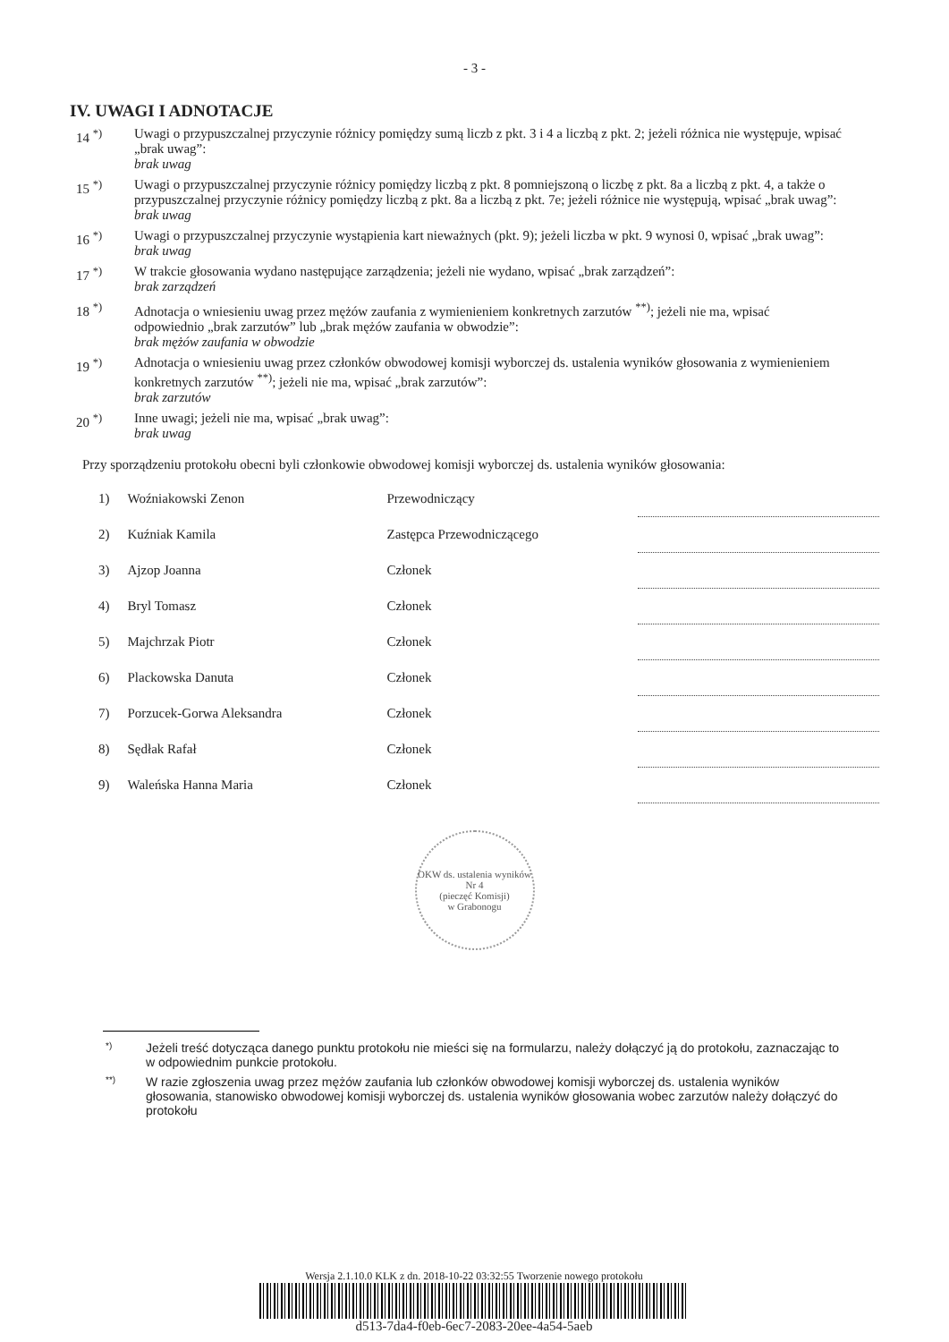- 3 -
IV. UWAGI I ADNOTACJE
14 <sup>*)</sup> Uwagi o przypuszczalnej przyczynie różnicy pomiędzy sumą liczb z pkt. 3 i 4 a liczbą z pkt. 2; jeżeli różnica nie występuje, wpisać „brak uwag”:
brak uwag
15 <sup>*)</sup> Uwagi o przypuszczalnej przyczynie różnicy pomiędzy liczbą z pkt. 8 pomniejszoną o liczbę z pkt. 8a a liczbą z pkt. 4, a także o przypuszczalnej przyczynie różnicy pomiędzy liczbą z pkt. 8a a liczbą z pkt. 7e; jeżeli różnice nie występują, wpisać „brak uwag”:
brak uwag
16 <sup>*)</sup> Uwagi o przypuszczalnej przyczynie wystąpienia kart nieważnych (pkt. 9); jeżeli liczba w pkt. 9 wynosi 0, wpisać „brak uwag”:
brak uwag
17 <sup>*)</sup> W trakcie głosowania wydano następujące zarządzenia; jeżeli nie wydano, wpisać „brak zarządzeń”:
brak zarządzeń
18 <sup>*)</sup> Adnotacja o wniesieniu uwag przez mężów zaufania z wymienieniem konkretnych zarzutów <sup>**)</sup>; jeżeli nie ma, wpisać odpowiednio „brak zarzutów” lub „brak mężów zaufania w obwodzie”:
brak mężów zaufania w obwodzie
19 <sup>*)</sup> Adnotacja o wniesieniu uwag przez członków obwodowej komisji wyborczej ds. ustalenia wyników głosowania z wymienieniem konkretnych zarzutów <sup>**)</sup>; jeżeli nie ma, wpisać „brak zarzutów”:
brak zarzutów
20 <sup>*)</sup> Inne uwagi; jeżeli nie ma, wpisać „brak uwag”:
brak uwag
Przy sporządzeniu protokołu obecni byli członkowie obwodowej komisji wyborczej ds. ustalenia wyników głosowania:
| 1) | Woźniakowski Zenon | Przewodniczący | |
| 2) | Kuźniak Kamila | Zastępca Przewodniczącego | |
| 3) | Ajzop Joanna | Członek | |
| 4) | Bryl Tomasz | Członek | |
| 5) | Majchrzak Piotr | Członek | |
| 6) | Plackowska Danuta | Członek | |
| 7) | Porzucek-Gorwa Aleksandra | Członek | |
| 8) | Sędłak Rafał | Członek | |
| 9) | Waleńska Hanna Maria | Członek | |
OKW ds. ustalenia wyników
Nr 4
(pieczęć Komisji)
w Grabonogu
*)
Jeżeli treść dotycząca danego punktu protokołu nie mieści się na formularzu, należy dołączyć ją do protokołu, zaznaczając to w odpowiednim punkcie protokołu.
**)
W razie zgłoszenia uwag przez mężów zaufania lub członków obwodowej komisji wyborczej ds. ustalenia wyników głosowania, stanowisko obwodowej komisji wyborczej ds. ustalenia wyników głosowania wobec zarzutów należy dołączyć do protokołu
Wersja 2.1.10.0 KLK z dn. 2018-10-22 03:32:55 Tworzenie nowego protokołu
d513-7da4-f0eb-6ec7-2083-20ee-4a54-5aeb